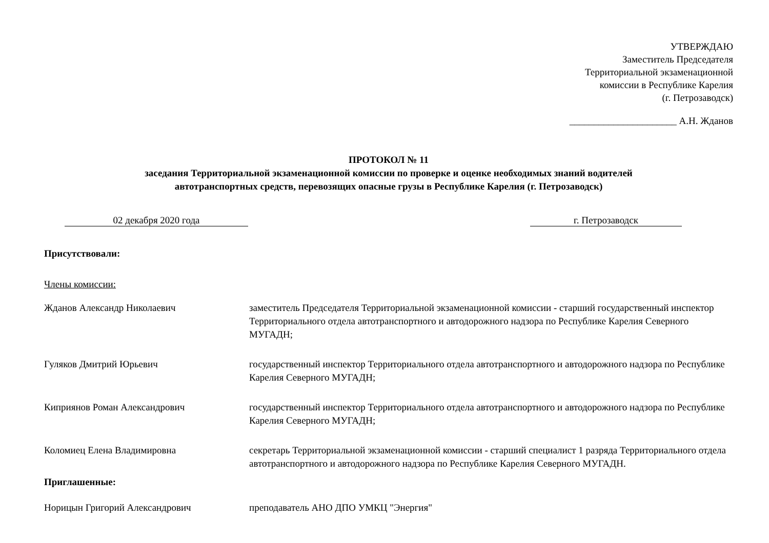УТВЕРЖДАЮ
Заместитель Председателя
Территориальной экзаменационной
комиссии в Республике Карелия
(г. Петрозаводск)
______________________ А.Н. Жданов
ПРОТОКОЛ № 11
заседания Территориальной экзаменационной комиссии по проверке и оценке необходимых знаний водителей
автотранспортных средств, перевозящих опасные грузы в Республике Карелия (г. Петрозаводск)
02 декабря 2020 года г. Петрозаводск
Присутствовали:
Члены комиссии:
Жданов Александр Николаевич заместитель Председателя Территориальной экзаменационной комиссии - старший государственный инспектор Территориального отдела автотранспортного и автодорожного надзора по Республике Карелия Северного МУГАДН;
Гуляков Дмитрий Юрьевич государственный инспектор Территориального отдела автотранспортного и автодорожного надзора по Республике Карелия Северного МУГАДН;
Киприянов Роман Александрович государственный инспектор Территориального отдела автотранспортного и автодорожного надзора по Республике Карелия Северного МУГАДН;
Коломиец Елена Владимировна секретарь Территориальной экзаменационной комиссии - старший специалист 1 разряда Территориального отдела автотранспортного и автодорожного надзора по Республике Карелия Северного МУГАДН.
Приглашенные:
Норицын Григорий Александрович преподаватель АНО ДПО УМКЦ "Энергия"